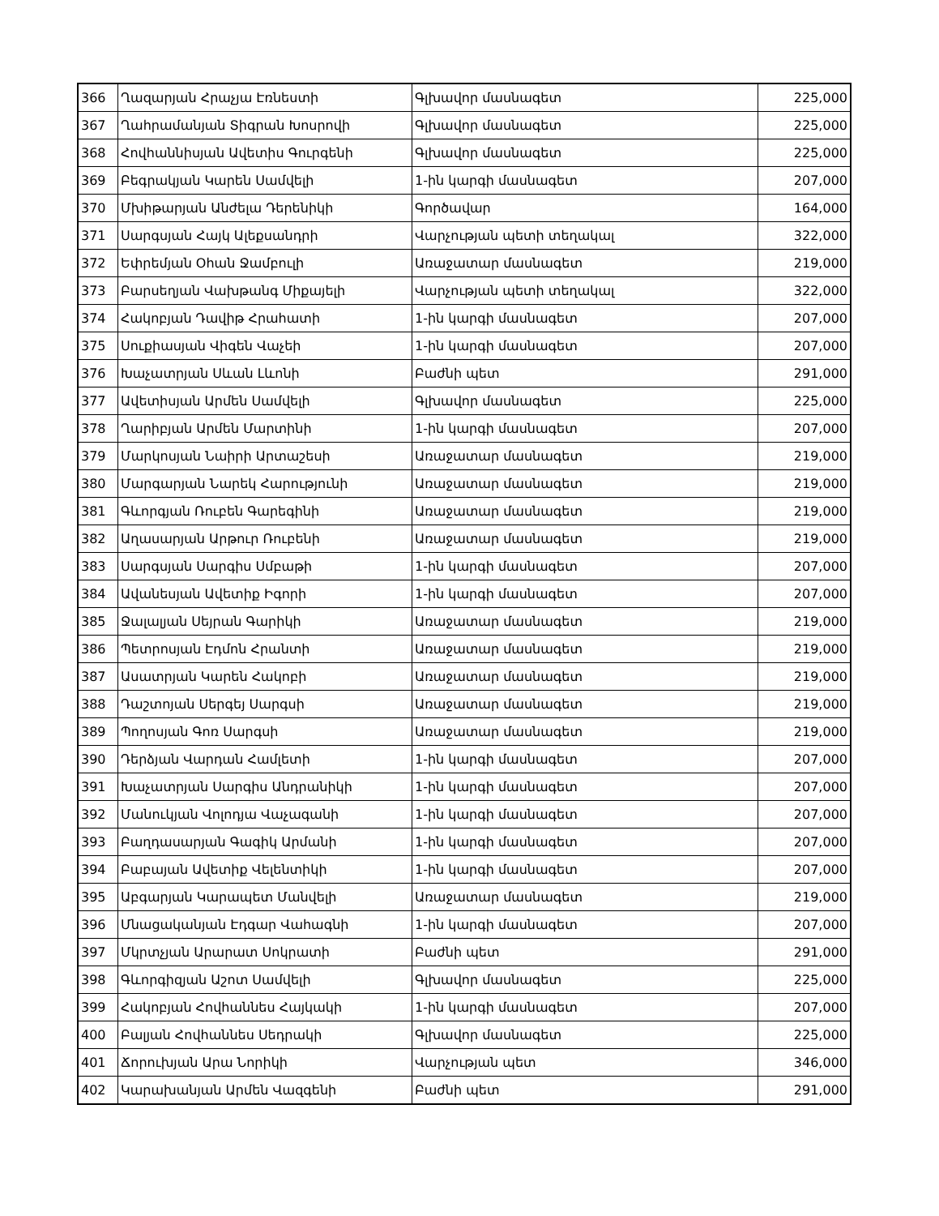| 366 | Ղազարյան Հրաչյա Էռնեստի | Գլխավոր մասնագետ | 225,000 |
| 367 | Ղահրամանյան Տիգրան Խոսրովի | Գլխավոր մասնագետ | 225,000 |
| 368 | Հովհաննիսյան Ավետիս Գուրգենի | Գլխավոր մասնագետ | 225,000 |
| 369 | Բեգրակյան Կարեն Սամվելի | 1-ին կարգի մասնագետ | 207,000 |
| 370 | Մխիթարյան Անժելա Դերենիկի | Գործավար | 164,000 |
| 371 | Սարգսյան Հայկ Ալեքսանդրի | Վարչության պետի տեղակալ | 322,000 |
| 372 | Եփրեմյան Օհան Ջամբուլի | Առաջատար մասնագետ | 219,000 |
| 373 | Բարսեղյան Վախթանգ Միքայելի | Վարչության պետի տեղակալ | 322,000 |
| 374 | Հակոբյան Դավիթ Հրահատի | 1-ին կարգի մասնագետ | 207,000 |
| 375 | Սուքիասյան Վիգեն Վաչեի | 1-ին կարգի մասնագետ | 207,000 |
| 376 | Խաչատրյան Սևան Լևոնի | Բաժնի պետ | 291,000 |
| 377 | Ավետիսյան Արմեն Սամվելի | Գլխավոր մասնագետ | 225,000 |
| 378 | Ղարիբյան Արմեն Մարտինի | 1-ին կարգի մասնագետ | 207,000 |
| 379 | Մարկոսյան Նաիրի Արտաշեսի | Առաջատար մասնագետ | 219,000 |
| 380 | Մարգարյան Նարեկ Հարությունի | Առաջատար մասնագետ | 219,000 |
| 381 | Գևորգյան Ռուբեն Գարեգինի | Առաջատար մասնագետ | 219,000 |
| 382 | Աղասարյան Արթուր Ռուբենի | Առաջատար մասնագետ | 219,000 |
| 383 | Սարգսյան Սարգիս Սմբաթի | 1-ին կարգի մասնագետ | 207,000 |
| 384 | Ավանեսյան Ավետիք Իգորի | 1-ին կարգի մասնագետ | 207,000 |
| 385 | Ջալալյան Սեյրան Գարիկի | Առաջատար մասնագետ | 219,000 |
| 386 | Պետրոսյան Էդմոն Հրանտի | Առաջատար մասնագետ | 219,000 |
| 387 | Ասատրյան Կարեն Հակոբի | Առաջատար մասնագետ | 219,000 |
| 388 | Դաշտոյան Սերգեյ Սարգսի | Առաջատար մասնագետ | 219,000 |
| 389 | Պողոսյան Գոռ Սարգսի | Առաջատար մասնագետ | 219,000 |
| 390 | Դերձյան Վարդան Համլետի | 1-ին կարգի մասնագետ | 207,000 |
| 391 | Խաչատրյան Սարգիս Անդրանիկի | 1-ին կարգի մասնագետ | 207,000 |
| 392 | Մանուկյան Վոլոդյա Վաչագանի | 1-ին կարգի մասնագետ | 207,000 |
| 393 | Բաղդասարյան Գագիկ Արմանի | 1-ին կարգի մասնագետ | 207,000 |
| 394 | Բաբայան Ավետիք Վելենտիկի | 1-ին կարգի մասնագետ | 207,000 |
| 395 | Աբգարյան Կարապետ Մանվելի | Առաջատար մասնագետ | 219,000 |
| 396 | Մնացականյան Էդգար Վահագնի | 1-ին կարգի մասնագետ | 207,000 |
| 397 | Մկրտչյան Արարատ Սոկրատի | Բաժնի պետ | 291,000 |
| 398 | Գևորգիզյան Աշոտ Սամվելի | Գլխավոր մասնագետ | 225,000 |
| 399 | Հակոբյան Հովհաննես Հայկակի | 1-ին կարգի մասնագետ | 207,000 |
| 400 | Բալյան Հովհաննես Սեդրակի | Գլխավոր մասնագետ | 225,000 |
| 401 | Ճորուխյան Արա Նորիկի | Վարչության պետ | 346,000 |
| 402 | Կարախանյան Արմեն Վազգենի | Բաժնի պետ | 291,000 |